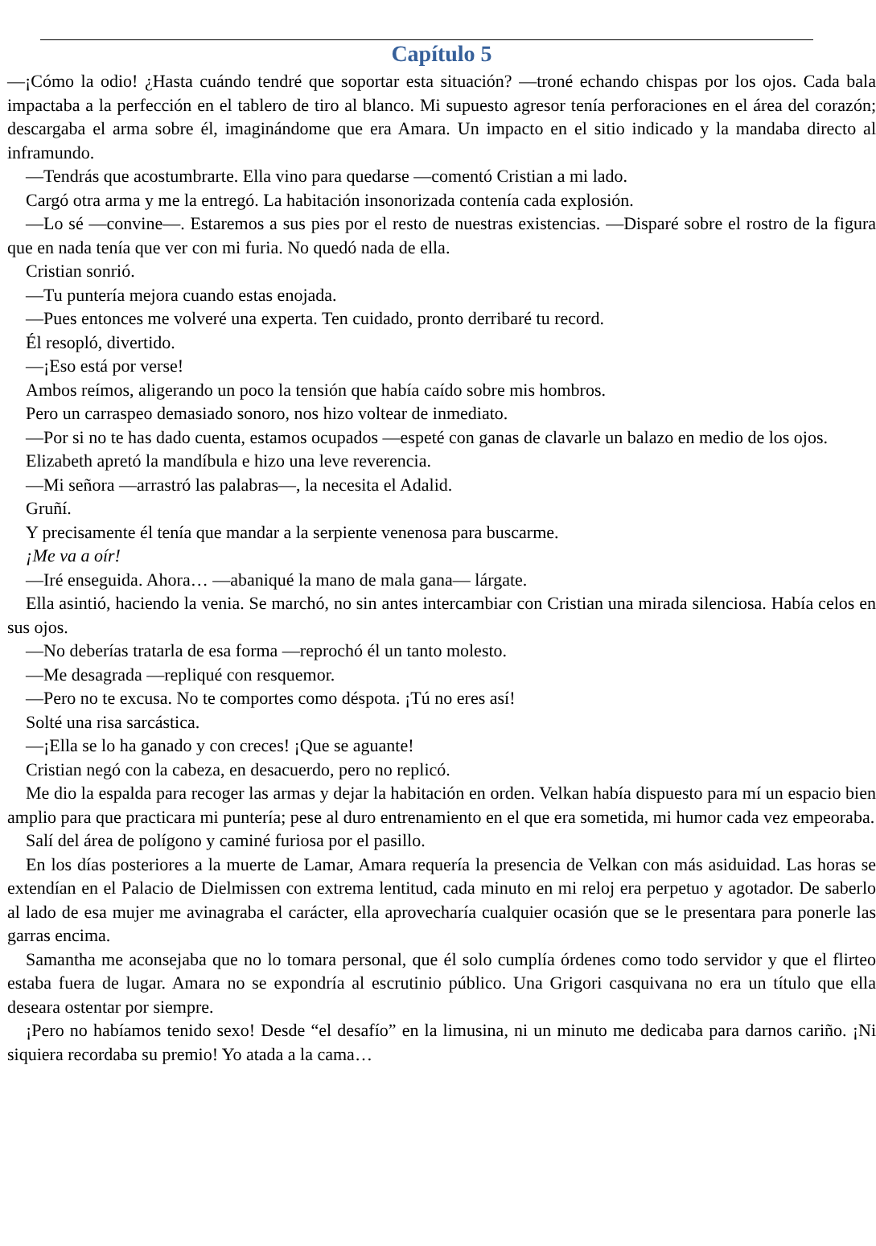Capítulo 5
—¡Cómo la odio! ¿Hasta cuándo tendré que soportar esta situación? —troné echando chispas por los ojos. Cada bala impactaba a la perfección en el tablero de tiro al blanco. Mi supuesto agresor tenía perforaciones en el área del corazón; descargaba el arma sobre él, imaginándome que era Amara. Un impacto en el sitio indicado y la mandaba directo al inframundo.
—Tendrás que acostumbrarte. Ella vino para quedarse —comentó Cristian a mi lado.
Cargó otra arma y me la entregó. La habitación insonorizada contenía cada explosión.
—Lo sé —convine—. Estaremos a sus pies por el resto de nuestras existencias. —Disparé sobre el rostro de la figura que en nada tenía que ver con mi furia. No quedó nada de ella.
Cristian sonrió.
—Tu puntería mejora cuando estas enojada.
—Pues entonces me volveré una experta. Ten cuidado, pronto derribaré tu record.
Él resopló, divertido.
—¡Eso está por verse!
Ambos reímos, aligerando un poco la tensión que había caído sobre mis hombros.
Pero un carraspeo demasiado sonoro, nos hizo voltear de inmediato.
—Por si no te has dado cuenta, estamos ocupados —espeté con ganas de clavarle un balazo en medio de los ojos.
Elizabeth apretó la mandíbula e hizo una leve reverencia.
—Mi señora —arrastró las palabras—, la necesita el Adalid.
Gruñí.
Y precisamente él tenía que mandar a la serpiente venenosa para buscarme.
¡Me va a oír!
—Iré enseguida. Ahora… —abaniqué la mano de mala gana— lárgate.
Ella asintió, haciendo la venia. Se marchó, no sin antes intercambiar con Cristian una mirada silenciosa. Había celos en sus ojos.
—No deberías tratarla de esa forma —reprochó él un tanto molesto.
—Me desagrada —repliqué con resquemor.
—Pero no te excusa. No te comportes como déspota. ¡Tú no eres así!
Solté una risa sarcástica.
—¡Ella se lo ha ganado y con creces! ¡Que se aguante!
Cristian negó con la cabeza, en desacuerdo, pero no replicó.
Me dio la espalda para recoger las armas y dejar la habitación en orden. Velkan había dispuesto para mí un espacio bien amplio para que practicara mi puntería; pese al duro entrenamiento en el que era sometida, mi humor cada vez empeoraba.
Salí del área de polígono y caminé furiosa por el pasillo.
En los días posteriores a la muerte de Lamar, Amara requería la presencia de Velkan con más asiduidad. Las horas se extendían en el Palacio de Dielmissen con extrema lentitud, cada minuto en mi reloj era perpetuo y agotador. De saberlo al lado de esa mujer me avinagraba el carácter, ella aprovecharía cualquier ocasión que se le presentara para ponerle las garras encima.
Samantha me aconsejaba que no lo tomara personal, que él solo cumplía órdenes como todo servidor y que el flirteo estaba fuera de lugar. Amara no se expondría al escrutinio público. Una Grigori casquivana no era un título que ella deseara ostentar por siempre.
¡Pero no habíamos tenido sexo! Desde “el desafío” en la limusina, ni un minuto me dedicaba para darnos cariño. ¡Ni siquiera recordaba su premio! Yo atada a la cama…